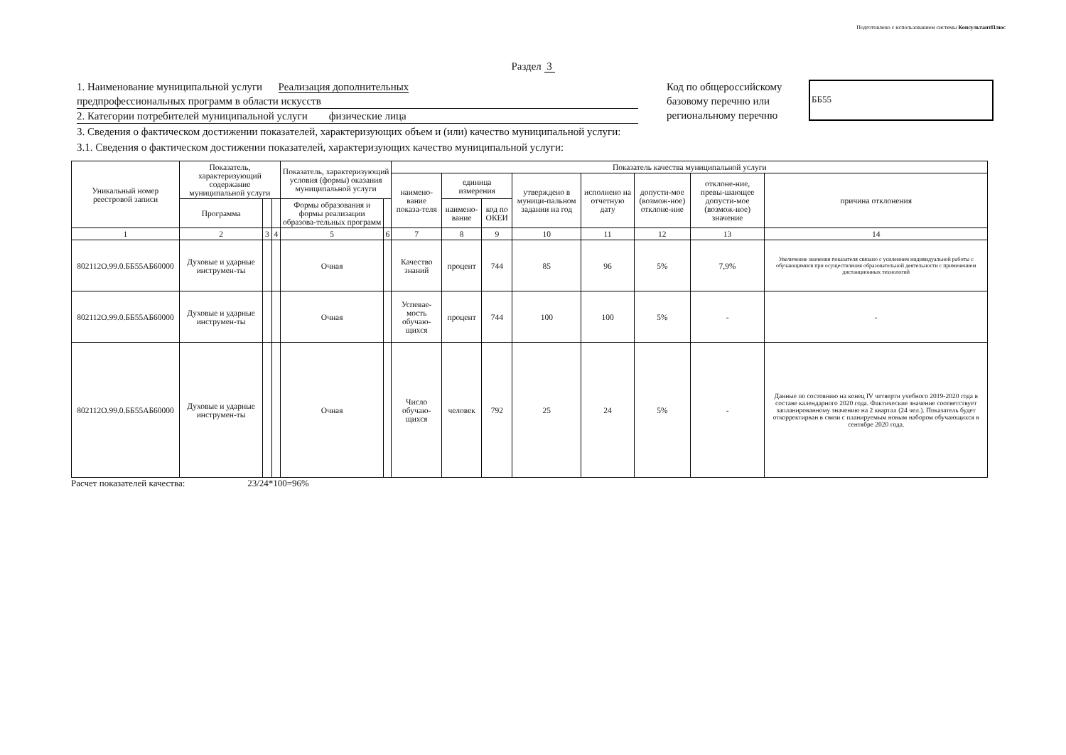Подготовлено с использованием системы КонсультантПлюс
Раздел 3
1. Наименование муниципальной услуги Реализация дополнительных
предпрофессиональных программ в области искусств
2. Категории потребителей муниципальной услуги физические лица
Код по общероссийскому базовому перечню или региональному перечню
ББ55
3. Сведения о фактическом достижении показателей, характеризующих объем и (или) качество муниципальной услуги:
3.1. Сведения о фактическом достижении показателей, характеризующих качество муниципальной услуги:
| Уникальный номер реестровой записи | Показатель, характеризующий содержание муниципальной услуги | | | Показатель, характеризующий условия (формы) оказания муниципальной услуги | | Показатель качества муниципальной услуги | | | | | | | |
| --- | --- | --- | --- | --- | --- | --- | --- | --- | --- | --- | --- | --- | --- |
| | | | | | | наимено-вание показа-теля | единица измерения | | утверждено в муници-пальном задании на год | исполнено на отчетную дату | допусти-мое (возмож-ное) отклоне-ние | отклоне-ние, превы-шающее допусти-мое (возмож-ное) значение | причина отклонения |
| | Программа | | | Формы образования и формы реализации образова-тельных программ | | | наимено-вание | код по ОКЕИ | | | | | |
| 1 | 2 | 3 | 4 | 5 | 6 | 7 | 8 | 9 | 10 | 11 | 12 | 13 | 14 |
| 802112О.99.0.ББ55АБ60000 | Духовые и ударные инструмен-ты | | | Очная | | Качество знаний | процент | 744 | 85 | 96 | 5% | 7,9% | Увеличение значения показателя связано с усилением индивидуальной работы с обучающимися при осуществления образовательной деятельности с применением дистанционных технологий |
| 802112О.99.0.ББ55АБ60000 | Духовые и ударные инструмен-ты | | | Очная | | Успевае-мость обучаю-щихся | процент | 744 | 100 | 100 | 5% | - | - |
| 802112О.99.0.ББ55АБ60000 | Духовые и ударные инструмен-ты | | | Очная | | Число обучаю-щихся | человек | 792 | 25 | 24 | 5% | - | Данные по состоянию на конец IV четверти учебного 2019-2020 года в составе календарного 2020 года. Фактические значение соответствует запланированному значению на 2 квартал (24 чел.). Показатель будет откорректирван в связи с планируемым новым набором обучающихся в сентябре 2020 года. |
Расчет показателей качества: 23/24*100=96%